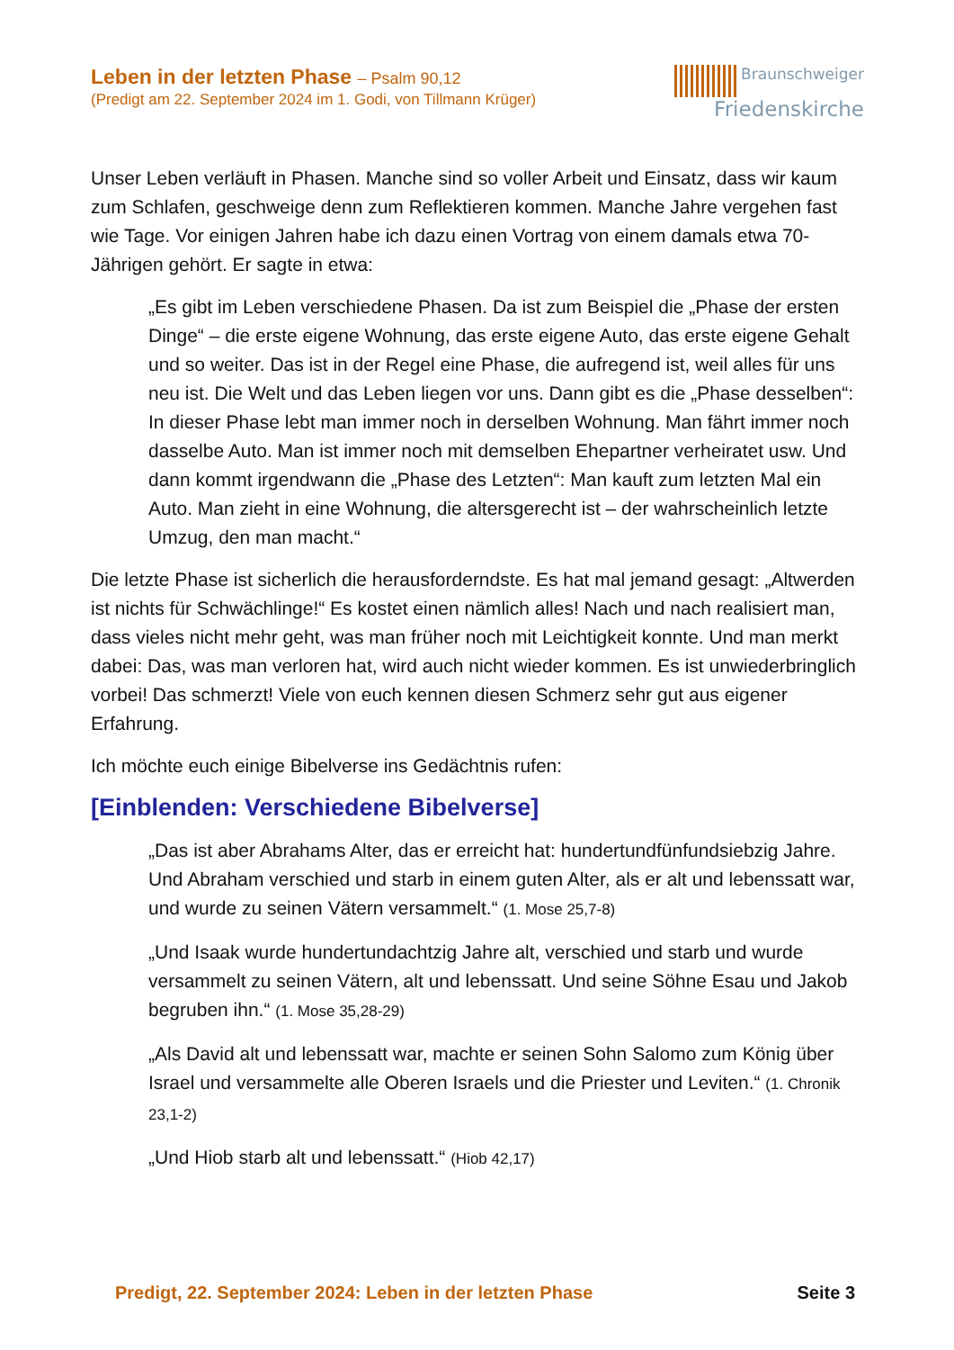Leben in der letzten Phase – Psalm 90,12
(Predigt am 22. September 2024 im 1. Godi, von Tillmann Krüger)
Braunschweiger
Friedenskirche
Unser Leben verläuft in Phasen. Manche sind so voller Arbeit und Einsatz, dass wir kaum zum Schlafen, geschweige denn zum Reflektieren kommen. Manche Jahre vergehen fast wie Tage. Vor einigen Jahren habe ich dazu einen Vortrag von einem damals etwa 70-Jährigen gehört. Er sagte in etwa:
„Es gibt im Leben verschiedene Phasen. Da ist zum Beispiel die „Phase der ersten Dinge“ – die erste eigene Wohnung, das erste eigene Auto, das erste eigene Gehalt und so weiter. Das ist in der Regel eine Phase, die aufregend ist, weil alles für uns neu ist. Die Welt und das Leben liegen vor uns. Dann gibt es die „Phase desselben“: In dieser Phase lebt man immer noch in der­selben Wohnung. Man fährt immer noch dasselbe Auto. Man ist immer noch mit demselben Ehepartner verheiratet usw. Und dann kommt irgendwann die „Phase des Letzten“: Man kauft zum letzten Mal ein Auto. Man zieht in eine Wohnung, die altersgerecht ist – der wahrscheinlich letzte Umzug, den man macht.“
Die letzte Phase ist sicherlich die herausforderndste. Es hat mal jemand gesagt: „Altwerden ist nichts für Schwächlinge!“ Es kostet einen nämlich alles! Nach und nach realisiert man, dass vieles nicht mehr geht, was man früher noch mit Leichtig­keit konnte. Und man merkt dabei: Das, was man verloren hat, wird auch nicht wie­der kommen. Es ist unwiederbringlich vorbei! Das schmerzt! Viele von euch kennen diesen Schmerz sehr gut aus eigener Erfahrung.
Ich möchte euch einige Bibelverse ins Gedächtnis rufen:
[Einblenden: Verschiedene Bibelverse]
„Das ist aber Abrahams Alter, das er erreicht hat: hundertundfünfundsiebzig Jahre. Und Abraham verschied und starb in einem guten Alter, als er alt und lebenssatt war, und wurde zu seinen Vätern versammelt.“ (1. Mose 25,7-8)
„Und Isaak wurde hundertundachtzig Jahre alt, verschied und starb und wur­de versammelt zu seinen Vätern, alt und lebenssatt. Und seine Söhne Esau und Jakob begruben ihn.“ (1. Mose 35,28-29)
„Als David alt und lebenssatt war, machte er seinen Sohn Salomo zum König über Israel und versammelte alle Oberen Israels und die Priester und Levi­ten.“ (1. Chronik 23,1-2)
„Und Hiob starb alt und lebenssatt.“ (Hiob 42,17)
Predigt, 22. September 2024: Leben in der letzten Phase Seite 3